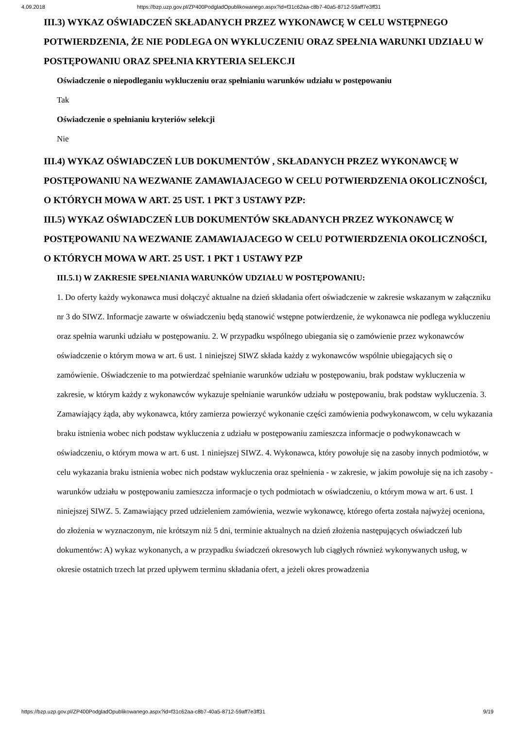4.09.2018 https://bzp.uzp.gov.pl/ZP400PodgladOpublikowanego.aspx?id=f31c62aa-c8b7-40a5-8712-59aff7e3ff31
III.3) WYKAZ OŚWIADCZEŃ SKŁADANYCH PRZEZ WYKONAWCĘ W CELU WSTĘPNEGO POTWIERDZENIA, ŻE NIE PODLEGA ON WYKLUCZENIU ORAZ SPEŁNIA WARUNKI UDZIAŁU W POSTĘPOWANIU ORAZ SPEŁNIA KRYTERIA SELEKCJI
Oświadczenie o niepodleganiu wykluczeniu oraz spełnianiu warunków udziału w postępowaniu
Tak
Oświadczenie o spełnianiu kryteriów selekcji
Nie
III.4) WYKAZ OŚWIADCZEŃ LUB DOKUMENTÓW , SKŁADANYCH PRZEZ WYKONAWCĘ W POSTĘPOWANIU NA WEZWANIE ZAMAWIAJACEGO W CELU POTWIERDZENIA OKOLICZNOŚCI, O KTÓRYCH MOWA W ART. 25 UST. 1 PKT 3 USTAWY PZP:
III.5) WYKAZ OŚWIADCZEŃ LUB DOKUMENTÓW SKŁADANYCH PRZEZ WYKONAWCĘ W POSTĘPOWANIU NA WEZWANIE ZAMAWIAJACEGO W CELU POTWIERDZENIA OKOLICZNOŚCI, O KTÓRYCH MOWA W ART. 25 UST. 1 PKT 1 USTAWY PZP
III.5.1) W ZAKRESIE SPEŁNIANIA WARUNKÓW UDZIAŁU W POSTĘPOWANIU:
1. Do oferty każdy wykonawca musi dołączyć aktualne na dzień składania ofert oświadczenie w zakresie wskazanym w załączniku nr 3 do SIWZ. Informacje zawarte w oświadczeniu będą stanowić wstępne potwierdzenie, że wykonawca nie podlega wykluczeniu oraz spełnia warunki udziału w postępowaniu. 2. W przypadku wspólnego ubiegania się o zamówienie przez wykonawców oświadczenie o którym mowa w art. 6 ust. 1 niniejszej SIWZ składa każdy z wykonawców wspólnie ubiegających się o zamówienie. Oświadczenie to ma potwierdzać spełnianie warunków udziału w postępowaniu, brak podstaw wykluczenia w zakresie, w którym każdy z wykonawców wykazuje spełnianie warunków udziału w postępowaniu, brak podstaw wykluczenia. 3. Zamawiający żąda, aby wykonawca, który zamierza powierzyć wykonanie części zamówienia podwykonawcom, w celu wykazania braku istnienia wobec nich podstaw wykluczenia z udziału w postępowaniu zamieszcza informacje o podwykonawcach w oświadczeniu, o którym mowa w art. 6 ust. 1 niniejszej SIWZ. 4. Wykonawca, który powołuje się na zasoby innych podmiotów, w celu wykazania braku istnienia wobec nich podstaw wykluczenia oraz spełnienia - w zakresie, w jakim powołuje się na ich zasoby - warunków udziału w postępowaniu zamieszcza informacje o tych podmiotach w oświadczeniu, o którym mowa w art. 6 ust. 1 niniejszej SIWZ. 5. Zamawiający przed udzieleniem zamówienia, wezwie wykonawcę, którego oferta została najwyżej oceniona, do złożenia w wyznaczonym, nie krótszym niż 5 dni, terminie aktualnych na dzień złożenia następujących oświadczeń lub dokumentów: A) wykaz wykonanych, a w przypadku świadczeń okresowych lub ciągłych również wykonywanych usług, w okresie ostatnich trzech lat przed upływem terminu składania ofert, a jeżeli okres prowadzenia
https://bzp.uzp.gov.pl/ZP400PodgladOpublikowanego.aspx?id=f31c62aa-c8b7-40a5-8712-59aff7e3ff31 9/19